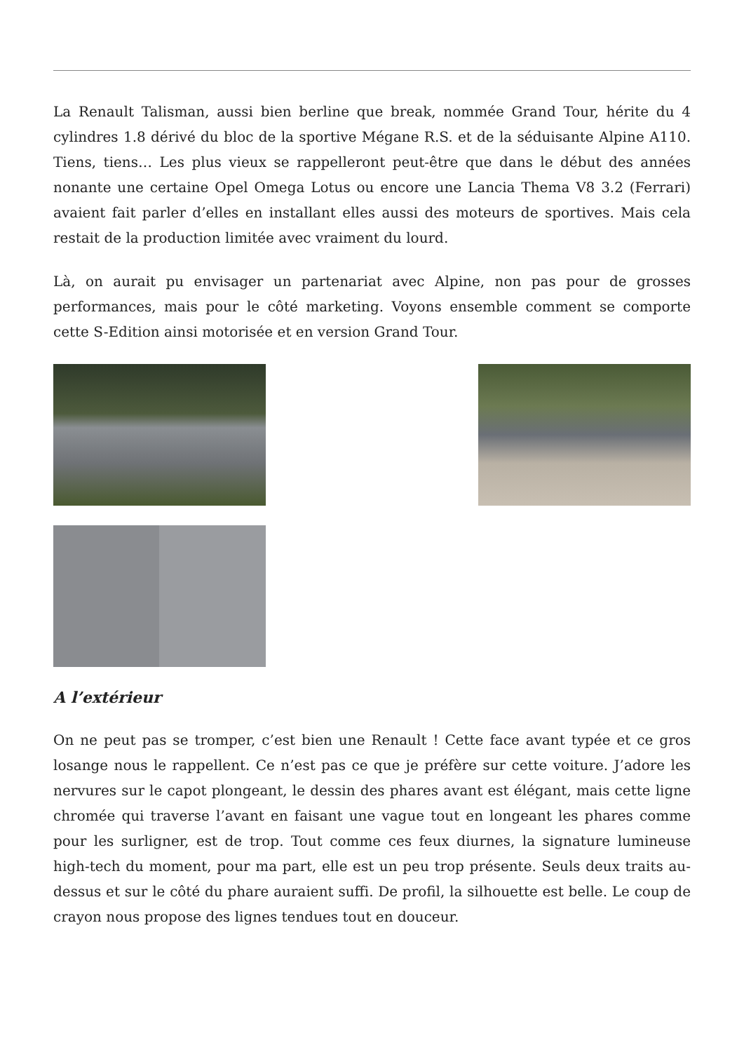La Renault Talisman, aussi bien berline que break, nommée Grand Tour, hérite du 4 cylindres 1.8 dérivé du bloc de la sportive Mégane R.S. et de la séduisante Alpine A110. Tiens, tiens… Les plus vieux se rappelleront peut-être que dans le début des années nonante une certaine Opel Omega Lotus ou encore une Lancia Thema V8 3.2 (Ferrari) avaient fait parler d’elles en installant elles aussi des moteurs de sportives. Mais cela restait de la production limitée avec vraiment du lourd.
Là, on aurait pu envisager un partenariat avec Alpine, non pas pour de grosses performances, mais pour le côté marketing. Voyons ensemble comment se comporte cette S-Edition ainsi motorisée et en version Grand Tour.
A l’extérieur
On ne peut pas se tromper, c’est bien une Renault ! Cette face avant typée et ce gros losange nous le rappellent. Ce n’est pas ce que je préfère sur cette voiture. J’adore les nervures sur le capot plongeant, le dessin des phares avant est élégant, mais cette ligne chromée qui traverse l’avant en faisant une vague tout en longeant les phares comme pour les surligner, est de trop. Tout comme ces feux diurnes, la signature lumineuse high-tech du moment, pour ma part, elle est un peu trop présente. Seuls deux traits au-dessus et sur le côté du phare auraient suffi. De profil, la silhouette est belle. Le coup de crayon nous propose des lignes tendues tout en douceur.